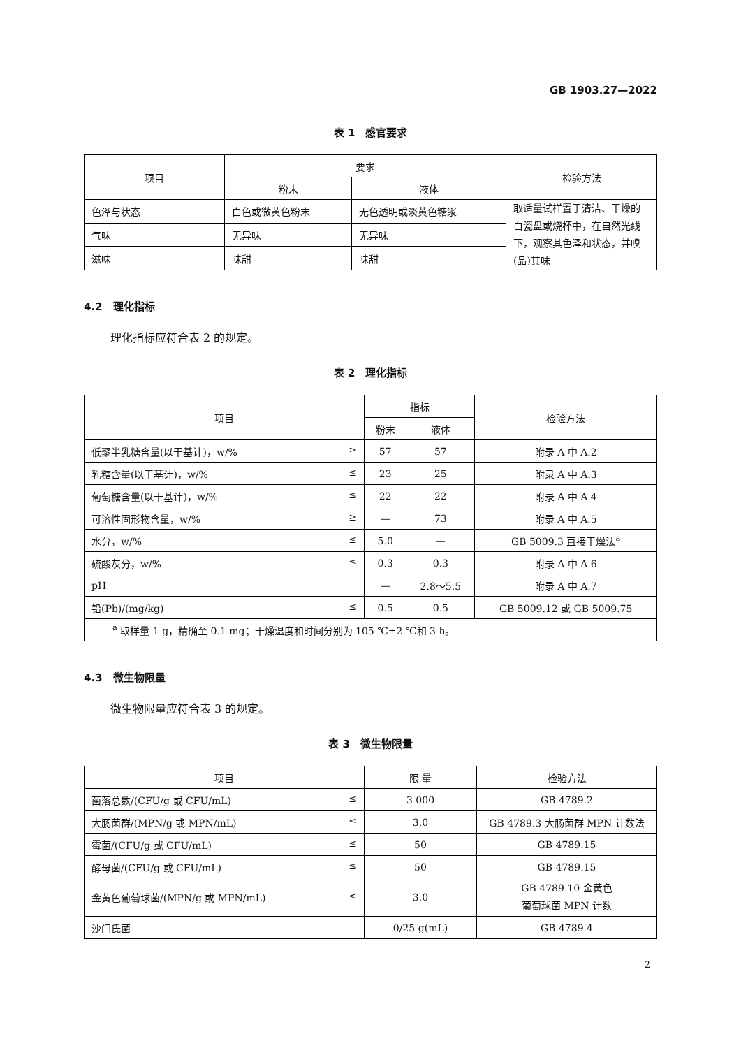GB 1903.27—2022
表 1　感官要求
| 项目 | 要求 | | 检验方法 |
| --- | --- | --- | --- |
| | 粉末 | 液体 | |
| 色泽与状态 | 白色或微黄色粉末 | 无色透明或淡黄色糖浆 | 取适量试样置于清洁、干燥的白瓷盘或烧杯中，在自然光线下，观察其色泽和状态，并嗅(品)其味 |
| 气味 | 无异味 | 无异味 | |
| 滋味 | 味甜 | 味甜 | |
4.2　理化指标
理化指标应符合表 2 的规定。
表 2　理化指标
| 项目 | 指标 | | 检验方法 |
| --- | --- | --- | --- |
| | 粉末 | 液体 | |
| 低聚半乳糖含量(以干基计)，w/% ≥ | 57 | 57 | 附录 A 中 A.2 |
| 乳糖含量(以干基计)，w/% ≤ | 23 | 25 | 附录 A 中 A.3 |
| 葡萄糖含量(以干基计)，w/% ≤ | 22 | 22 | 附录 A 中 A.4 |
| 可溶性固形物含量，w/% ≥ | — | 73 | 附录 A 中 A.5 |
| 水分，w/% ≤ | 5.0 | — | GB 5009.3 直接干燥法<sup>a</sup> |
| 硫酸灰分，w/% ≤ | 0.3 | 0.3 | 附录 A 中 A.6 |
| pH | — | 2.8～5.5 | 附录 A 中 A.7 |
| 铅(Pb)/(mg/kg) ≤ | 0.5 | 0.5 | GB 5009.12 或 GB 5009.75 |
| <sup>a</sup> 取样量 1 g，精确至 0.1 mg；干燥温度和时间分别为 105 ℃±2 ℃和 3 h。 | | | |
4.3　微生物限量
微生物限量应符合表 3 的规定。
表 3　微生物限量
| 项目 | 限 量 | 检验方法 |
| --- | --- | --- |
| 菌落总数/(CFU/g 或 CFU/mL) ≤ | 3 000 | GB 4789.2 |
| 大肠菌群/(MPN/g 或 MPN/mL) ≤ | 3.0 | GB 4789.3 大肠菌群 MPN 计数法 |
| 霉菌/(CFU/g 或 CFU/mL) ≤ | 50 | GB 4789.15 |
| 酵母菌/(CFU/g 或 CFU/mL) ≤ | 50 | GB 4789.15 |
| 金黄色葡萄球菌/(MPN/g 或 MPN/mL) < | 3.0 | GB 4789.10 金黄色 葡萄球菌 MPN 计数 |
| 沙门氏菌 | 0/25 g(mL) | GB 4789.4 |
2